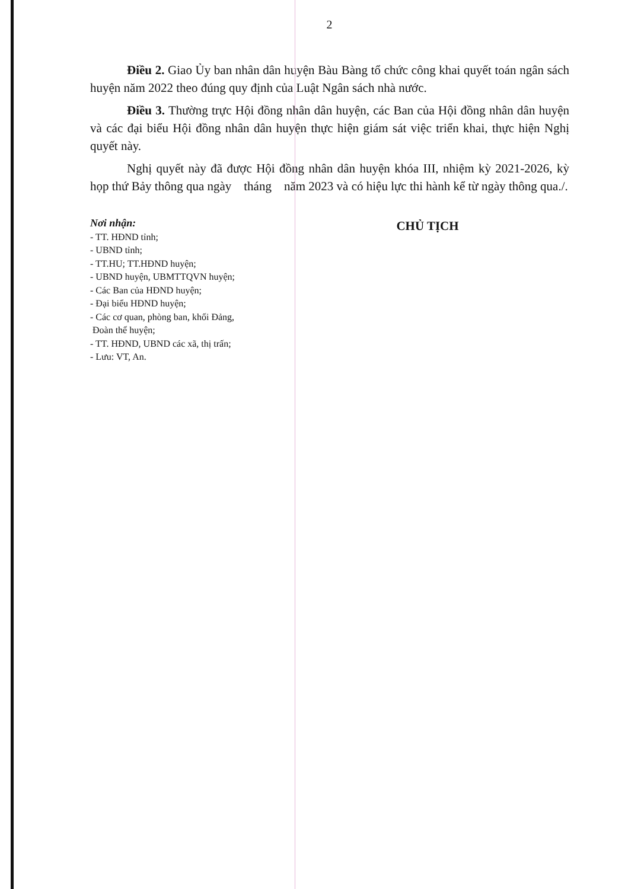2
Điều 2. Giao Ủy ban nhân dân huyện Bàu Bàng tổ chức công khai quyết toán ngân sách huyện năm 2022 theo đúng quy định của Luật Ngân sách nhà nước.
Điều 3. Thường trực Hội đồng nhân dân huyện, các Ban của Hội đồng nhân dân huyện và các đại biểu Hội đồng nhân dân huyện thực hiện giám sát việc triển khai, thực hiện Nghị quyết này.
Nghị quyết này đã được Hội đồng nhân dân huyện khóa III, nhiệm kỳ 2021-2026, kỳ họp thứ Bảy thông qua ngày tháng năm 2023 và có hiệu lực thi hành kể từ ngày thông qua./.
Nơi nhận:
- TT. HĐND tỉnh;
- UBND tỉnh;
- TT.HU; TT.HĐND huyện;
- UBND huyện, UBMTTQVN huyện;
- Các Ban của HĐND huyện;
- Đại biểu HĐND huyện;
- Các cơ quan, phòng ban, khối Đảng,
Đoàn thể huyện;
- TT. HĐND, UBND các xã, thị trấn;
- Lưu: VT, An.
CHỦ TỊCH